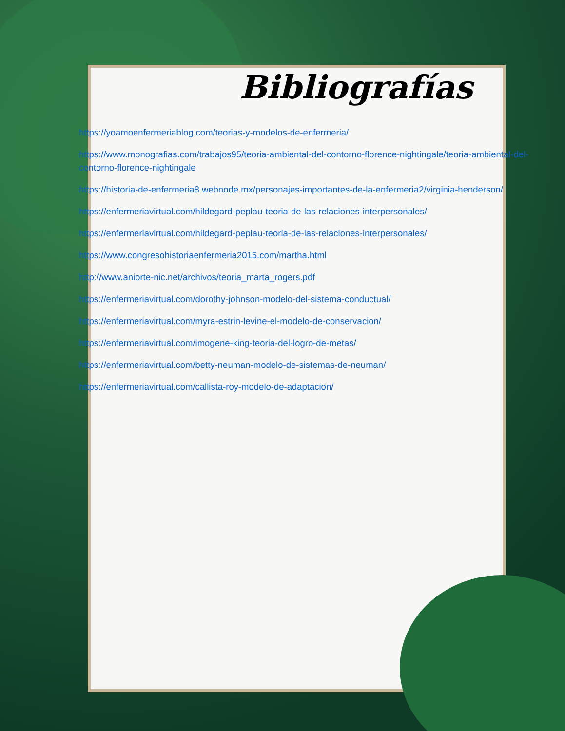Bibliografías
https://yoamoenfermeriablog.com/teorias-y-modelos-de-enfermeria/
https://www.monografias.com/trabajos95/teoria-ambiental-del-contorno-florence-nightingale/teoria-ambiental-del-contorno-florence-nightingale
https://historia-de-enfermeria8.webnode.mx/personajes-importantes-de-la-enfermeria2/virginia-henderson/
https://enfermeriavirtual.com/hildegard-peplau-teoria-de-las-relaciones-interpersonales/
https://enfermeriavirtual.com/hildegard-peplau-teoria-de-las-relaciones-interpersonales/
https://www.congresohistoriaenfermeria2015.com/martha.html
http://www.aniorte-nic.net/archivos/teoria_marta_rogers.pdf
https://enfermeriavirtual.com/dorothy-johnson-modelo-del-sistema-conductual/
https://enfermeriavirtual.com/myra-estrin-levine-el-modelo-de-conservacion/
https://enfermeriavirtual.com/imogene-king-teoria-del-logro-de-metas/
https://enfermeriavirtual.com/betty-neuman-modelo-de-sistemas-de-neuman/
https://enfermeriavirtual.com/callista-roy-modelo-de-adaptacion/